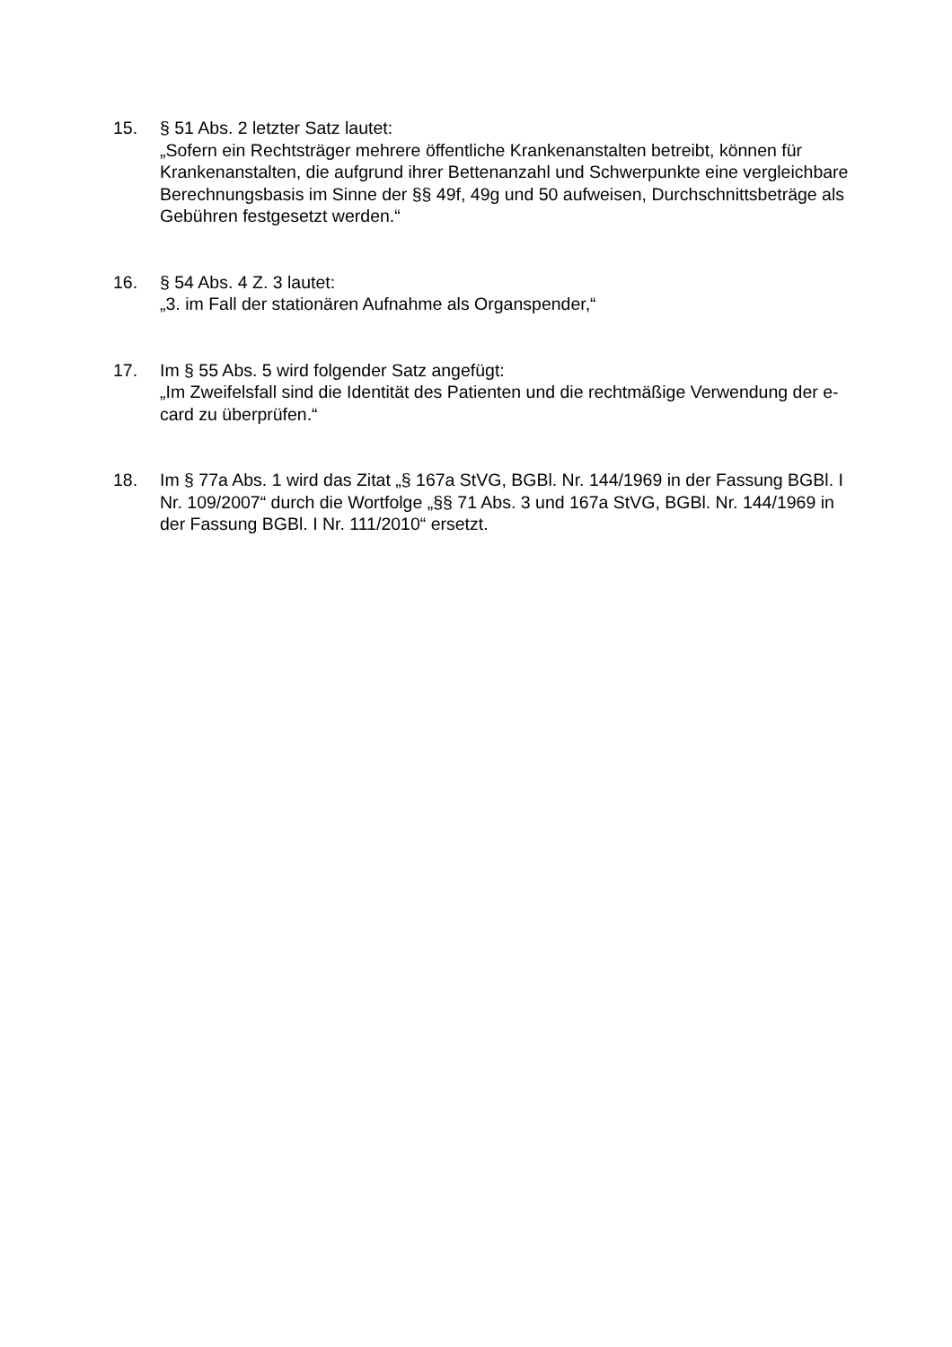15. § 51 Abs. 2 letzter Satz lautet:
„Sofern ein Rechtsträger mehrere öffentliche Krankenanstalten betreibt, können für Krankenanstalten, die aufgrund ihrer Bettenanzahl und Schwerpunkte eine vergleichbare Berechnungsbasis im Sinne der §§ 49f, 49g und 50 aufweisen, Durchschnittsbeträge als Gebühren festgesetzt werden.“
16. § 54 Abs. 4 Z. 3 lautet:
„3. im Fall der stationären Aufnahme als Organspender,“
17. Im § 55 Abs. 5 wird folgender Satz angefügt:
„Im Zweifelsfall sind die Identität des Patienten und die rechtmäßige Verwendung der e-card zu überprüfen.“
18. Im § 77a Abs. 1 wird das Zitat „§ 167a StVG, BGBl. Nr. 144/1969 in der Fassung BGBl. I Nr. 109/2007“ durch die Wortfolge „§§ 71 Abs. 3 und 167a StVG, BGBl. Nr. 144/1969 in der Fassung BGBl. I Nr. 111/2010“ ersetzt.